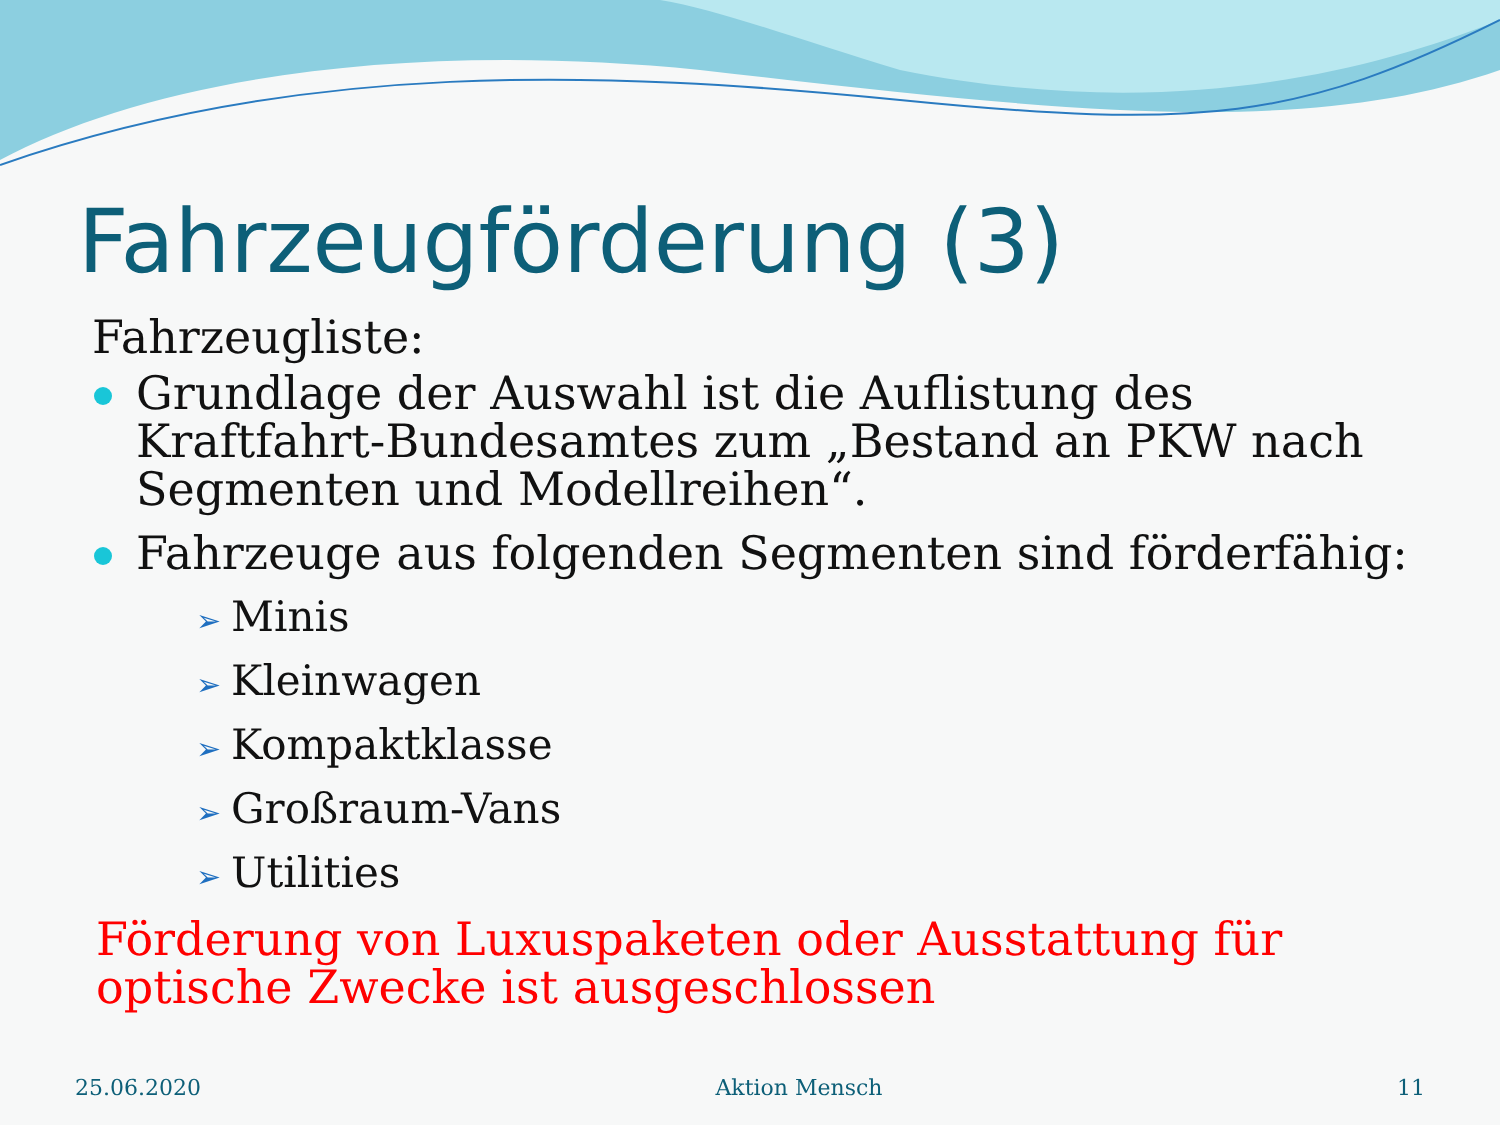Fahrzeugförderung (3)
Fahrzeugliste:
Grundlage der Auswahl ist die Auflistung des Kraftfahrt-Bundesamtes zum „Bestand an PKW nach Segmenten und Modellreihen“.
Fahrzeuge aus folgenden Segmenten sind förderfähig:
➢ Minis
➢ Kleinwagen
➢ Kompaktklasse
➢ Großraum-Vans
➢ Utilities
Förderung von Luxuspaketen oder Ausstattung für optische Zwecke ist ausgeschlossen
25.06.2020 Aktion Mensch 11